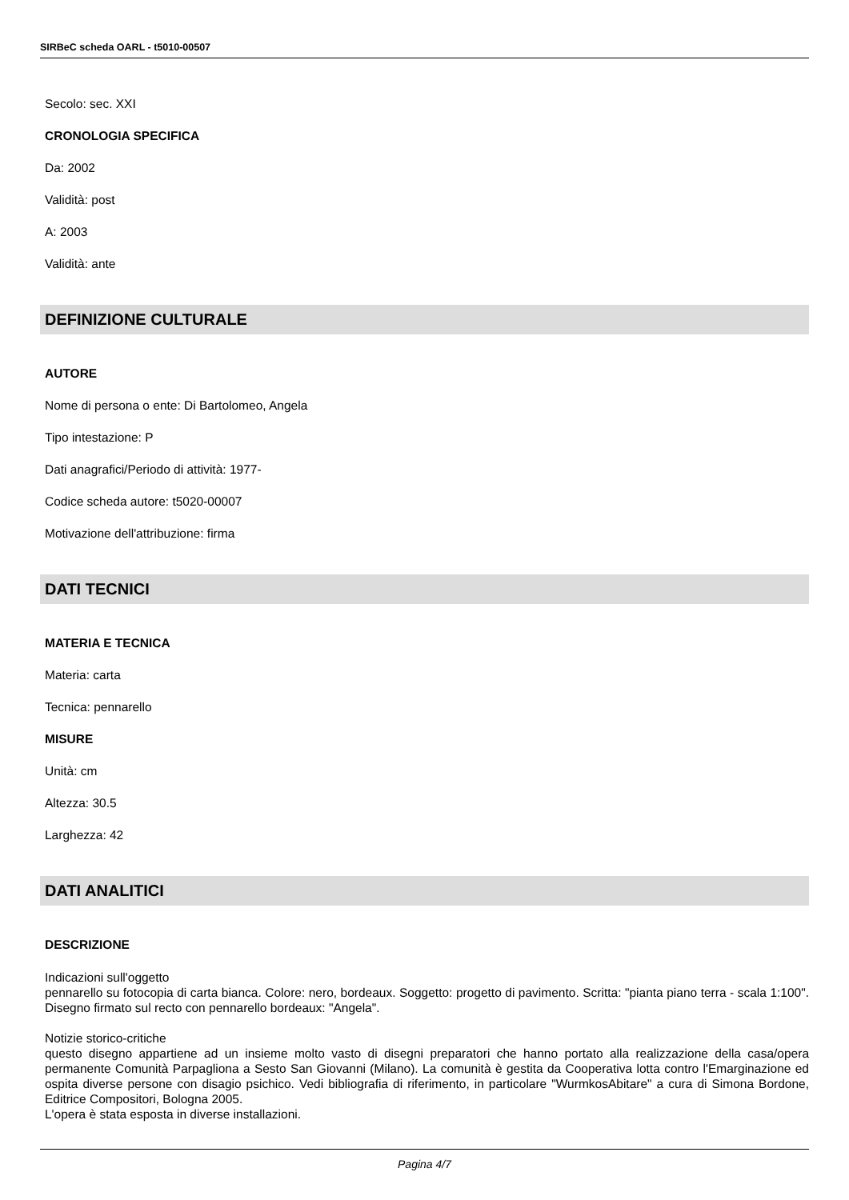SIRBeC scheda OARL - t5010-00507
Secolo: sec. XXI
CRONOLOGIA SPECIFICA
Da: 2002
Validità: post
A: 2003
Validità: ante
DEFINIZIONE CULTURALE
AUTORE
Nome di persona o ente: Di Bartolomeo, Angela
Tipo intestazione: P
Dati anagrafici/Periodo di attività: 1977-
Codice scheda autore: t5020-00007
Motivazione dell'attribuzione: firma
DATI TECNICI
MATERIA E TECNICA
Materia: carta
Tecnica: pennarello
MISURE
Unità: cm
Altezza: 30.5
Larghezza: 42
DATI ANALITICI
DESCRIZIONE
Indicazioni sull'oggetto
pennarello su fotocopia di carta bianca. Colore: nero, bordeaux. Soggetto: progetto di pavimento. Scritta: "pianta piano terra - scala 1:100". Disegno firmato sul recto con pennarello bordeaux: "Angela".
Notizie storico-critiche
questo disegno appartiene ad un insieme molto vasto di disegni preparatori che hanno portato alla realizzazione della casa/opera permanente Comunità Parpagliona a Sesto San Giovanni (Milano). La comunità è gestita da Cooperativa lotta contro l'Emarginazione ed ospita diverse persone con disagio psichico. Vedi bibliografia di riferimento, in particolare "WurmkosAbitare" a cura di Simona Bordone, Editrice Compositori, Bologna 2005.
L'opera è stata esposta in diverse installazioni.
Pagina 4/7